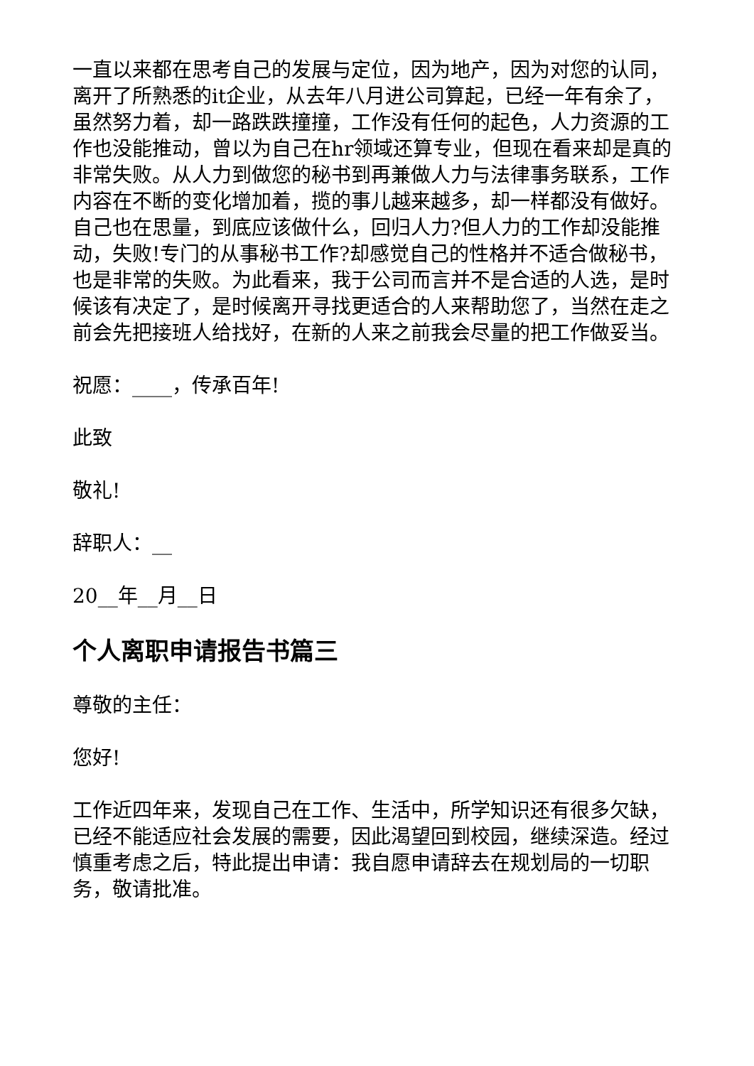一直以来都在思考自己的发展与定位，因为地产，因为对您的认同，离开了所熟悉的it企业，从去年八月进公司算起，已经一年有余了，虽然努力着，却一路跌跌撞撞，工作没有任何的起色，人力资源的工作也没能推动，曾以为自己在hr领域还算专业，但现在看来却是真的非常失败。从人力到做您的秘书到再兼做人力与法律事务联系，工作内容在不断的变化增加着，揽的事儿越来越多，却一样都没有做好。自己也在思量，到底应该做什么，回归人力?但人力的工作却没能推动，失败!专门的从事秘书工作?却感觉自己的性格并不适合做秘书，也是非常的失败。为此看来，我于公司而言并不是合适的人选，是时候该有决定了，是时候离开寻找更适合的人来帮助您了，当然在走之前会先把接班人给找好，在新的人来之前我会尽量的把工作做妥当。
祝愿：____，传承百年!
此致
敬礼!
辞职人：__
20__年__月__日
个人离职申请报告书篇三
尊敬的主任：
您好!
工作近四年来，发现自己在工作、生活中，所学知识还有很多欠缺，已经不能适应社会发展的需要，因此渴望回到校园，继续深造。经过慎重考虑之后，特此提出申请：我自愿申请辞去在规划局的一切职务，敬请批准。